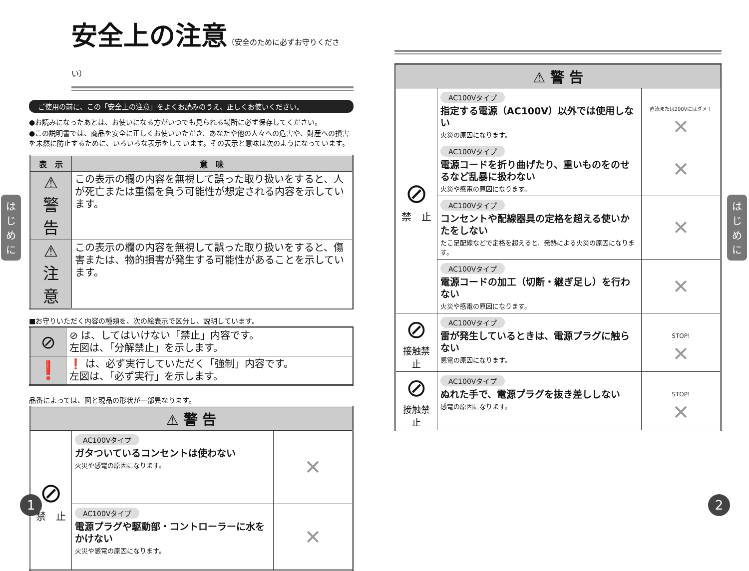安全上の注意（安全のために必ずお守りください）
ご使用の前に、この「安全上の注意」をよくお読みのうえ、正しくお使いください。
●お読みになったあとは、お使いになる方がいつでも見られる場所に必ず保存してください。
●この説明書では、商品を安全に正しくお使いいただき、あなたや他の人々への危害や、財産への損害を未然に防止するために、いろいろな表示をしています。その表示と意味は次のようになっています。
| 表 示 | 意 味 |
| --- | --- |
| ⚠ 警 告 | この表示の欄の内容を無視して誤った取り扱いをすると、人が死亡または重傷を負う可能性が想定される内容を示しています。 |
| ⚠ 注 意 | この表示の欄の内容を無視して誤った取り扱いをすると、傷害または、物的損害が発生する可能性があることを示しています。 |
■お守りいただく内容の種類を、次の絵表示で区分し、説明しています。
| ⊘ | ⊘ は、してはいけない「禁止」内容です。 左図は、「分解禁止」を示します。 |
| ❗ | ❗ は、必ず実行していただく「強制」内容です。 左図は、「必ず実行」を示します。 |
品番によっては、図と現品の形状が一部異なります。
| ⚠ 警 告 | | |
| --- | --- | --- |
| ⊘ 禁 止 | AC100Vタイプ ガタついているコンセントは使わない 火災や感電の原因になります。 | ✕ |
| | AC100Vタイプ 電源プラグや駆動部・コントローラーに水をかけない 火災や感電の原因になります。 | ✕ |
は
じ
め
に
1
| ⚠ 警 告 | | |
| --- | --- | --- |
| ⊘ 禁 止 | AC100Vタイプ 指定する電源（AC100V）以外では使用しない 火災の原因になります。 | 直流または200Vにはダメ！ ✕ |
| | AC100Vタイプ 電源コードを折り曲げたり、重いものをのせるなど乱暴に扱わない 火災や感電の原因になります。 | ✕ |
| | AC100Vタイプ コンセントや配線器具の定格を超える使いかたをしない たこ足配線などで定格を超えると、発熱による火災の原因になります。 | ✕ |
| | AC100Vタイプ 電源コードの加工（切断・継ぎ足し）を行わない 火災や感電の原因になります。 | ✕ |
| ⊘ 接触禁止 | AC100Vタイプ 雷が発生しているときは、電源プラグに触らない 感電の原因になります。 | STOP! ✕ |
| ⊘ 接触禁止 | AC100Vタイプ ぬれた手で、電源プラグを抜き差ししない 感電の原因になります。 | STOP! ✕ |
は
じ
め
に
2